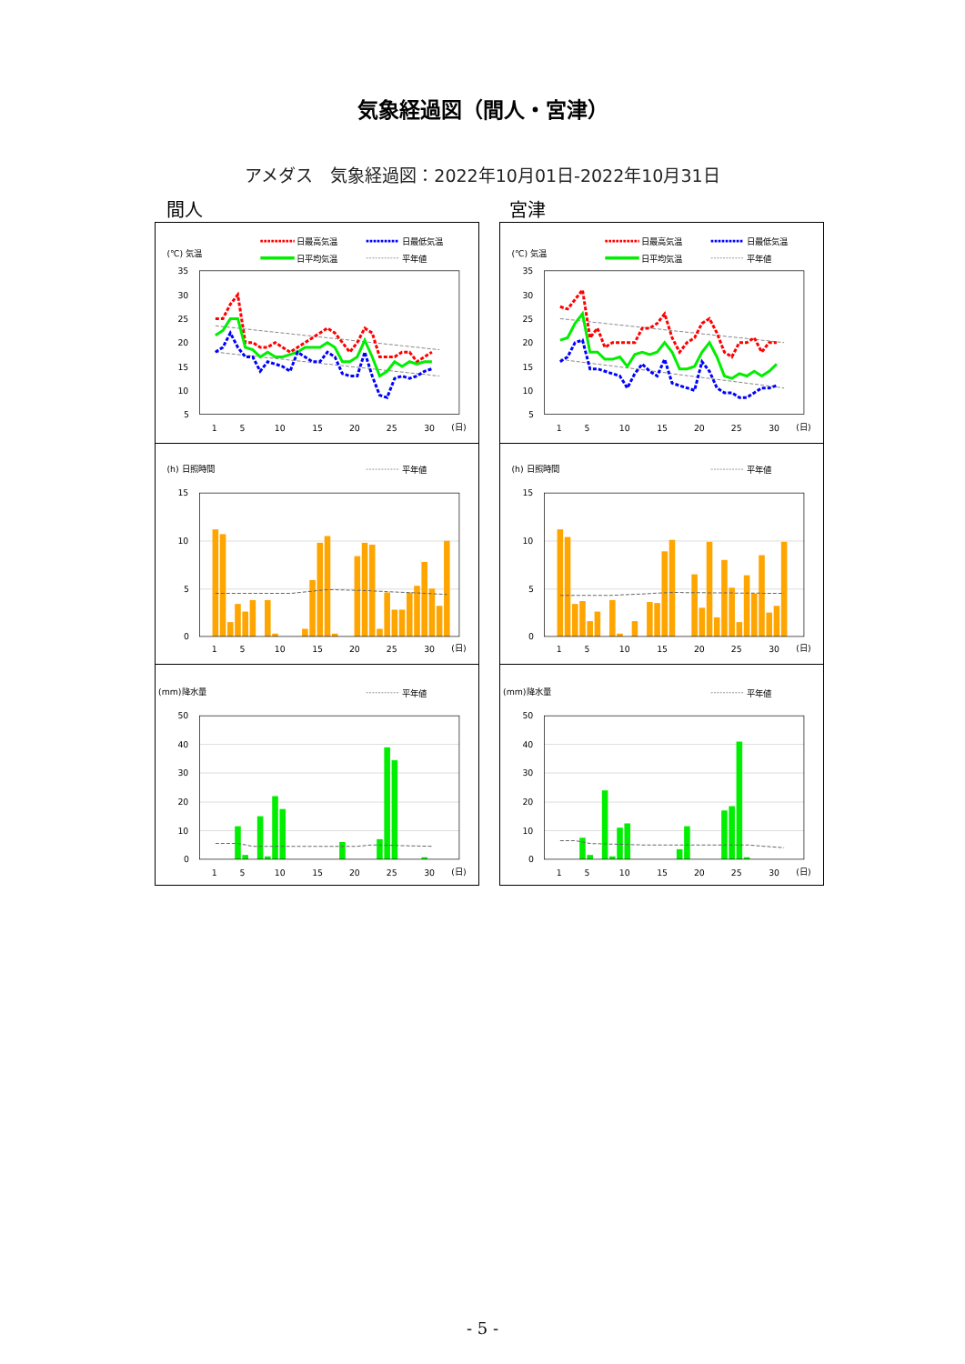気象経過図（間人・宮津）
アメダス　気象経過図：2022年10月01日-2022年10月31日
間人 宮津
(℃) 気温
日最高気温
日最低気温
日平均気温
平年値
35
30
25
20
15
10
5
1
5
10
15
20
25
30
(日)
(h) 日照時間
平年値
15
10
5
0
1
5
10
15
20
25
30
(日)
(mm)降水量
平年値
50
40
30
20
10
0
1
5
10
15
20
25
30
(日)
(℃) 気温
日最高気温
日最低気温
日平均気温
平年値
35
30
25
20
15
10
5
1
5
10
15
20
25
30
(日)
(h) 日照時間
平年値
15
10
5
0
1
5
10
15
20
25
30
(日)
(mm)降水量
平年値
50
40
30
20
10
0
1
5
10
15
20
25
30
(日)
- 5 -